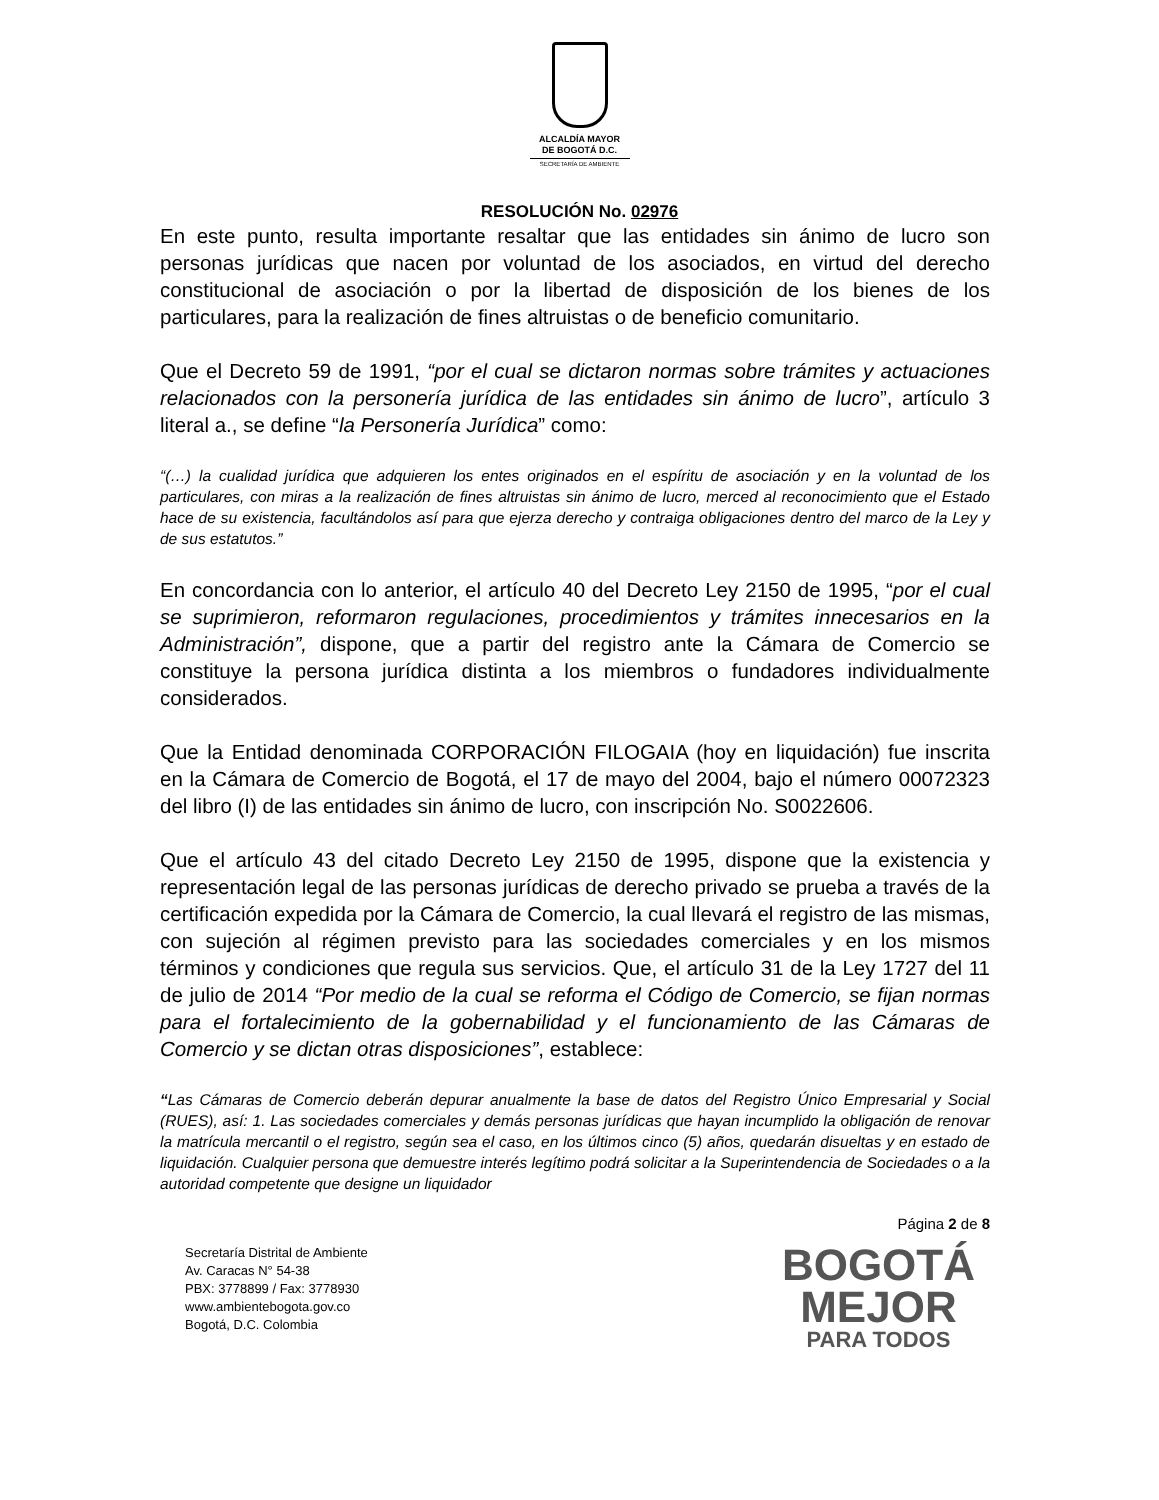ALCALDÍA MAYOR
DE BOGOTÁ D.C.
SECRETARÍA DE AMBIENTE
RESOLUCIÓN No. 02976
En este punto, resulta importante resaltar que las entidades sin ánimo de lucro son personas jurídicas que nacen por voluntad de los asociados, en virtud del derecho constitucional de asociación o por la libertad de disposición de los bienes de los particulares, para la realización de fines altruistas o de beneficio comunitario.
Que el Decreto 59 de 1991, “por el cual se dictaron normas sobre trámites y actuaciones relacionados con la personería jurídica de las entidades sin ánimo de lucro”, artículo 3 literal a., se define “la Personería Jurídica” como:
“(…) la cualidad jurídica que adquieren los entes originados en el espíritu de asociación y en la voluntad de los particulares, con miras a la realización de fines altruistas sin ánimo de lucro, merced al reconocimiento que el Estado hace de su existencia, facultándolos así para que ejerza derecho y contraiga obligaciones dentro del marco de la Ley y de sus estatutos.”
En concordancia con lo anterior, el artículo 40 del Decreto Ley 2150 de 1995, “por el cual se suprimieron, reformaron regulaciones, procedimientos y trámites innecesarios en la Administración”, dispone, que a partir del registro ante la Cámara de Comercio se constituye la persona jurídica distinta a los miembros o fundadores individualmente considerados.
Que la Entidad denominada CORPORACIÓN FILOGAIA (hoy en liquidación) fue inscrita en la Cámara de Comercio de Bogotá, el 17 de mayo del 2004, bajo el número 00072323 del libro (I) de las entidades sin ánimo de lucro, con inscripción No. S0022606.
Que el artículo 43 del citado Decreto Ley 2150 de 1995, dispone que la existencia y representación legal de las personas jurídicas de derecho privado se prueba a través de la certificación expedida por la Cámara de Comercio, la cual llevará el registro de las mismas, con sujeción al régimen previsto para las sociedades comerciales y en los mismos términos y condiciones que regula sus servicios. Que, el artículo 31 de la Ley 1727 del 11 de julio de 2014 “Por medio de la cual se reforma el Código de Comercio, se fijan normas para el fortalecimiento de la gobernabilidad y el funcionamiento de las Cámaras de Comercio y se dictan otras disposiciones”, establece:
“Las Cámaras de Comercio deberán depurar anualmente la base de datos del Registro Único Empresarial y Social (RUES), así: 1. Las sociedades comerciales y demás personas jurídicas que hayan incumplido la obligación de renovar la matrícula mercantil o el registro, según sea el caso, en los últimos cinco (5) años, quedarán disueltas y en estado de liquidación. Cualquier persona que demuestre interés legítimo podrá solicitar a la Superintendencia de Sociedades o a la autoridad competente que designe un liquidador
Página 2 de 8
Secretaría Distrital de Ambiente
Av. Caracas N° 54-38
PBX: 3778899 / Fax: 3778930
www.ambientebogota.gov.co
Bogotá, D.C. Colombia
BOGOTÁ
MEJOR
PARA TODOS